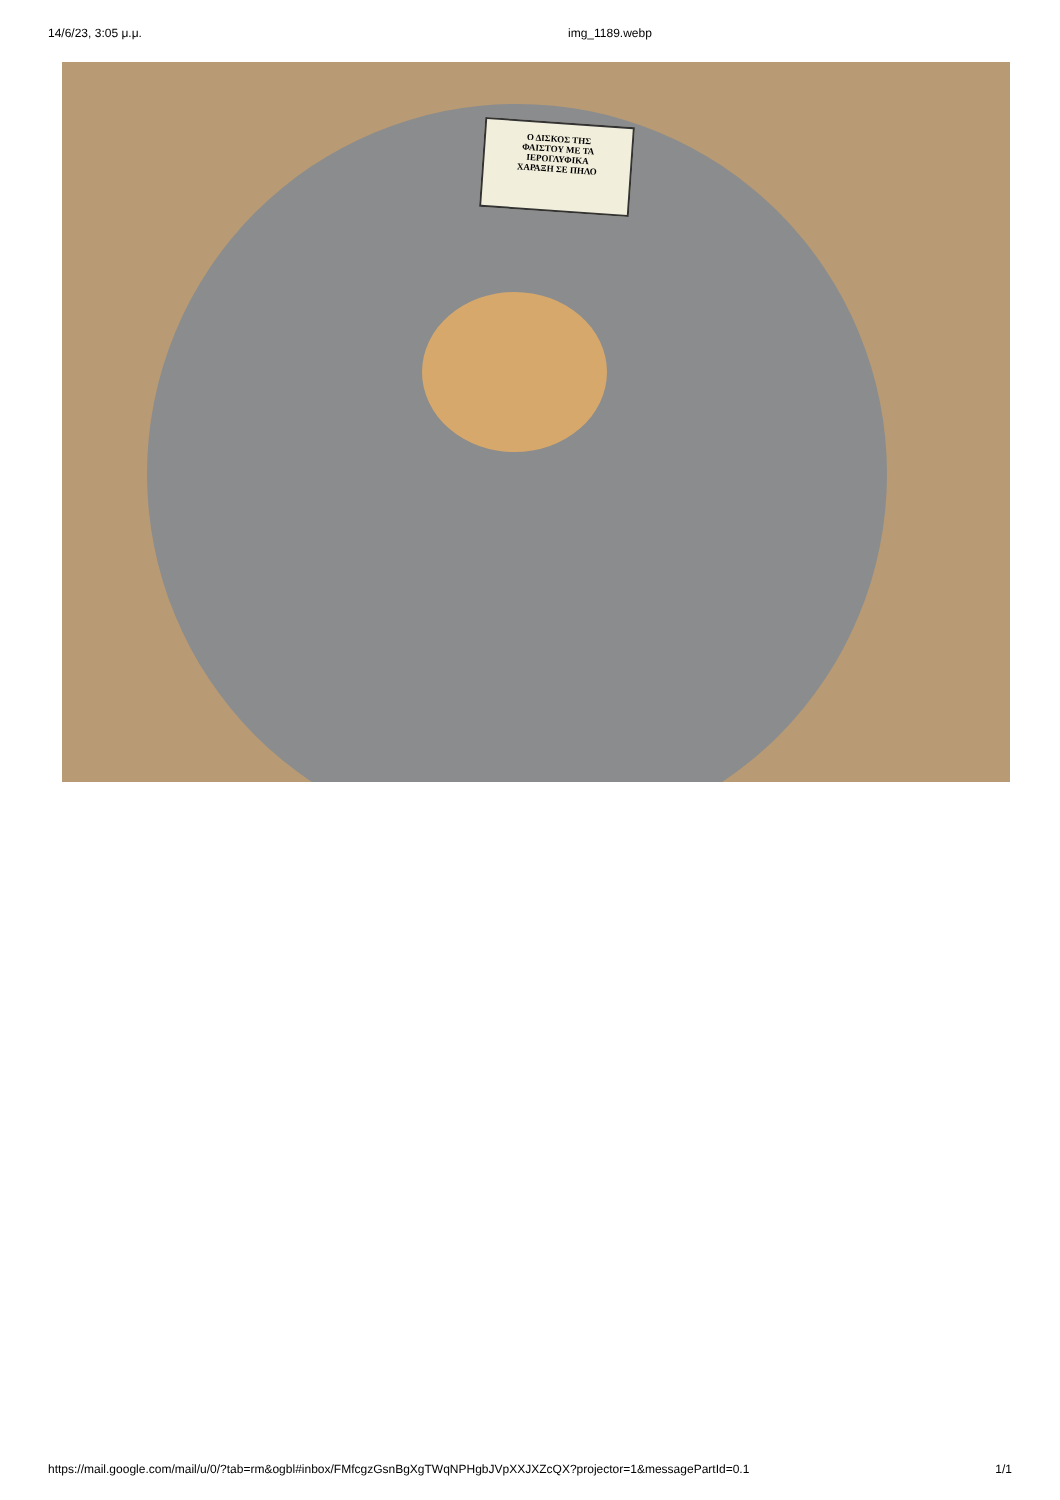14/6/23, 3:05 μ.μ. img_1189.webp
Ο ΔΙΣΚΟΣ ΤΗΣ
ΦΑΙΣΤΟΥ ΜΕ ΤΑ
ΙΕΡΟΓΛΥΦΙΚΑ
ΧΑΡΑΞΗ ΣΕ ΠΗΛΟ
https://mail.google.com/mail/u/0/?tab=rm&ogbl#inbox/FMfcgzGsnBgXgTWqNPHgbJVpXXJXZcQX?projector=1&messagePartId=0.1
1/1